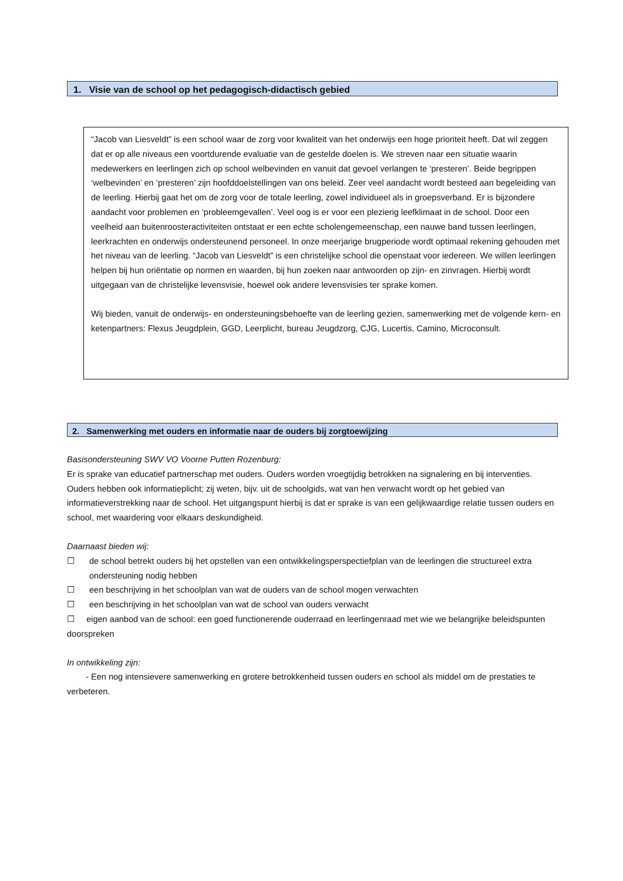1. Visie van de school op het pedagogisch-didactisch gebied
“Jacob van Liesveldt” is een school waar de zorg voor kwaliteit van het onderwijs een hoge prioriteit heeft. Dat wil zeggen dat er op alle niveaus een voortdurende evaluatie van de gestelde doelen is. We streven naar een situatie waarin medewerkers en leerlingen zich op school welbevinden en vanuit dat gevoel verlangen te ‘presteren’. Beide begrippen ‘welbevinden’ en ‘presteren’ zijn hoofddoelstellingen van ons beleid. Zeer veel aandacht wordt besteed aan begeleiding van de leerling. Hierbij gaat het om de zorg voor de totale leerling, zowel individueel als in groepsverband. Er is bijzondere aandacht voor problemen en ‘probleemgevallen’. Veel oog is er voor een plezierig leefklimaat in de school. Door een veelheid aan buitenroosteractiviteiten ontstaat er een echte scholengemeenschap, een nauwe band tussen leerlingen, leerkrachten en onderwijs ondersteunend personeel. In onze meerjarige brugperiode wordt optimaal rekening gehouden met het niveau van de leerling. “Jacob van Liesveldt” is een christelijke school die openstaat voor iedereen. We willen leerlingen helpen bij hun oriëntatie op normen en waarden, bij hun zoeken naar antwoorden op zijn- en zinvragen. Hierbij wordt uitgegaan van de christelijke levensvisie, hoewel ook andere levensvisies ter sprake komen.
Wij bieden, vanuit de onderwijs- en ondersteuningsbehoefte van de leerling gezien, samenwerking met de volgende kern- en ketenpartners: Flexus Jeugdplein, GGD, Leerplicht, bureau Jeugdzorg, CJG, Lucertis, Camino, Microconsult.
2. Samenwerking met ouders en informatie naar de ouders bij zorgtoewijzing
Basisondersteuning SWV VO Voorne Putten Rozenburg:
Er is sprake van educatief partnerschap met ouders. Ouders worden vroegtijdig betrokken na signalering en bij interventies. Ouders hebben ook informatieplicht; zij weten, bijv. uit de schoolgids, wat van hen verwacht wordt op het gebied van informatieverstrekking naar de school. Het uitgangspunt hierbij is dat er sprake is van een gelijkwaardige relatie tussen ouders en school, met waardering voor elkaars deskundigheid.
Daarnaast bieden wij:
☐ de school betrekt ouders bij het opstellen van een ontwikkelingsperspectiefplan van de leerlingen die structureel extra ondersteuning nodig hebben
☐ een beschrijving in het schoolplan van wat de ouders van de school mogen verwachten
☐ een beschrijving in het schoolplan van wat de school van ouders verwacht
☐ eigen aanbod van de school: een goed functionerende ouderraad en leerlingenraad met wie we belangrijke beleidspunten doorspreken
In ontwikkeling zijn:
- Een nog intensievere samenwerking en grotere betrokkenheid tussen ouders en school als middel om de prestaties te verbeteren.